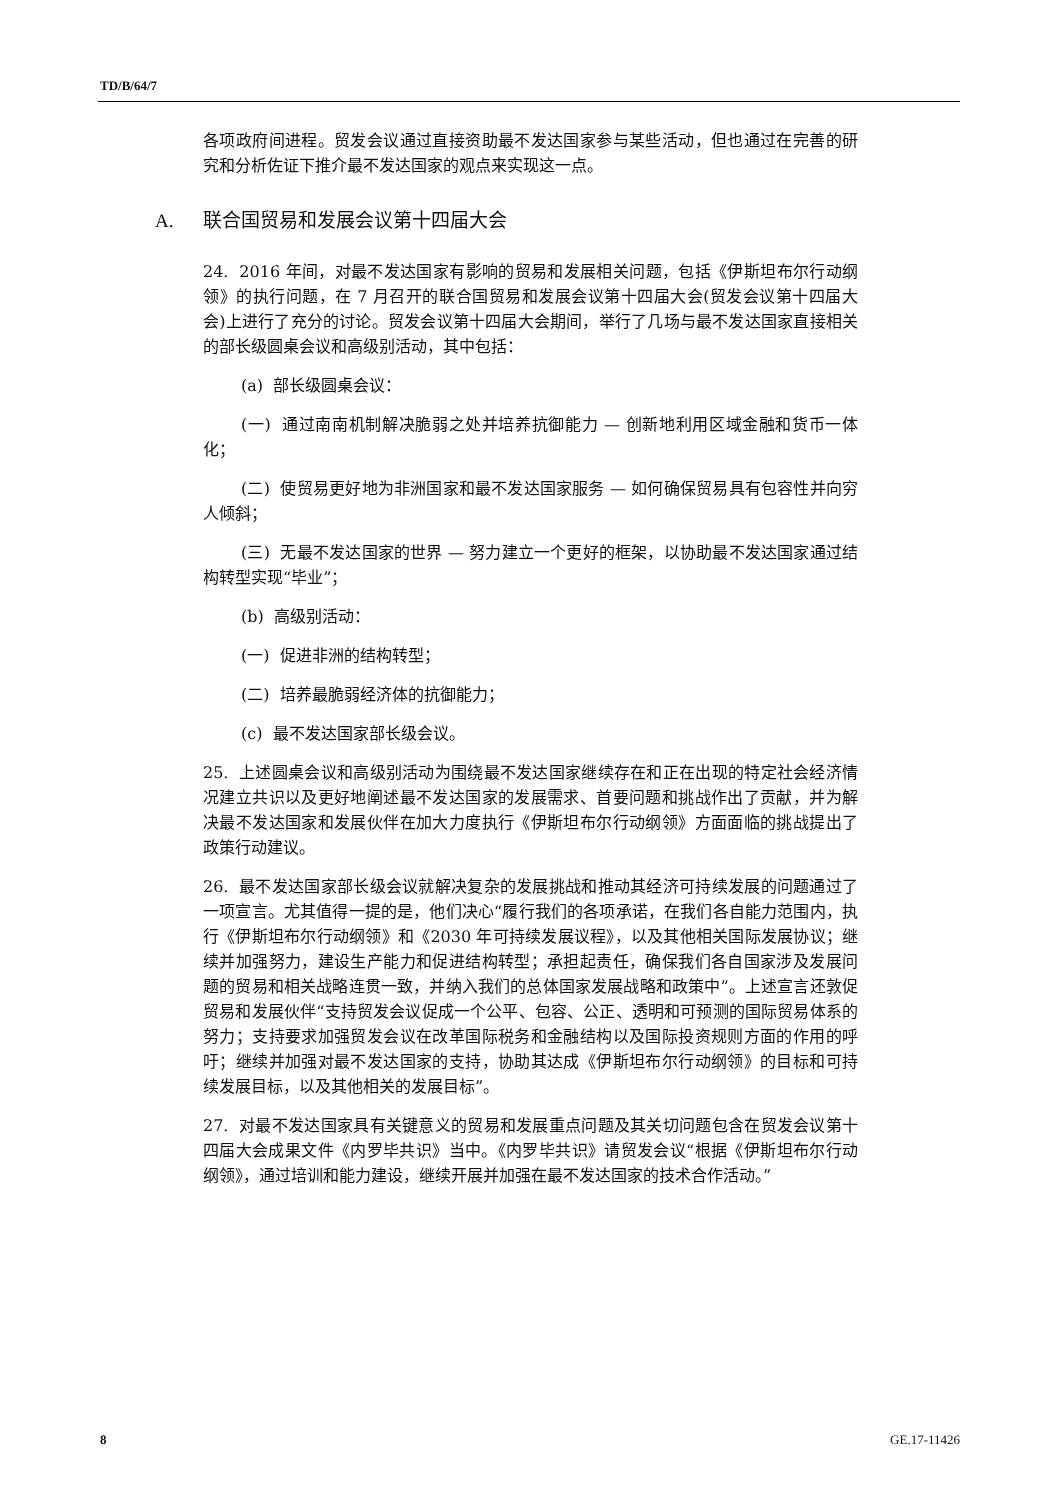TD/B/64/7
各项政府间进程。贸发会议通过直接资助最不发达国家参与某些活动，但也通过在完善的研究和分析佐证下推介最不发达国家的观点来实现这一点。
A. 联合国贸易和发展会议第十四届大会
24. 2016 年间，对最不发达国家有影响的贸易和发展相关问题，包括《伊斯坦布尔行动纲领》的执行问题，在 7 月召开的联合国贸易和发展会议第十四届大会(贸发会议第十四届大会)上进行了充分的讨论。贸发会议第十四届大会期间，举行了几场与最不发达国家直接相关的部长级圆桌会议和高级别活动，其中包括：
(a) 部长级圆桌会议：
(一) 通过南南机制解决脆弱之处并培养抗御能力 — 创新地利用区域金融和货币一体化；
(二) 使贸易更好地为非洲国家和最不发达国家服务 — 如何确保贸易具有包容性并向穷人倾斜；
(三) 无最不发达国家的世界 — 努力建立一个更好的框架，以协助最不发达国家通过结构转型实现“毕业”；
(b) 高级别活动：
(一) 促进非洲的结构转型；
(二) 培养最脆弱经济体的抗御能力；
(c) 最不发达国家部长级会议。
25. 上述圆桌会议和高级别活动为围绕最不发达国家继续存在和正在出现的特定社会经济情况建立共识以及更好地阐述最不发达国家的发展需求、首要问题和挑战作出了贡献，并为解决最不发达国家和发展伙伴在加大力度执行《伊斯坦布尔行动纲领》方面面临的挑战提出了政策行动建议。
26. 最不发达国家部长级会议就解决复杂的发展挑战和推动其经济可持续发展的问题通过了一项宣言。尤其值得一提的是，他们决心“履行我们的各项承诺，在我们各自能力范围内，执行《伊斯坦布尔行动纲领》和《2030 年可持续发展议程》，以及其他相关国际发展协议；继续并加强努力，建设生产能力和促进结构转型；承担起责任，确保我们各自国家涉及发展问题的贸易和相关战略连贯一致，并纳入我们的总体国家发展战略和政策中”。上述宣言还敦促贸易和发展伙伴“支持贸发会议促成一个公平、包容、公正、透明和可预测的国际贸易体系的努力；支持要求加强贸发会议在改革国际税务和金融结构以及国际投资规则方面的作用的呼吁；继续并加强对最不发达国家的支持，协助其达成《伊斯坦布尔行动纲领》的目标和可持续发展目标，以及其他相关的发展目标”。
27. 对最不发达国家具有关键意义的贸易和发展重点问题及其关切问题包含在贸发会议第十四届大会成果文件《内罗毕共识》当中。《内罗毕共识》请贸发会议“根据《伊斯坦布尔行动纲领》，通过培训和能力建设，继续开展并加强在最不发达国家的技术合作活动。”
8 GE.17-11426